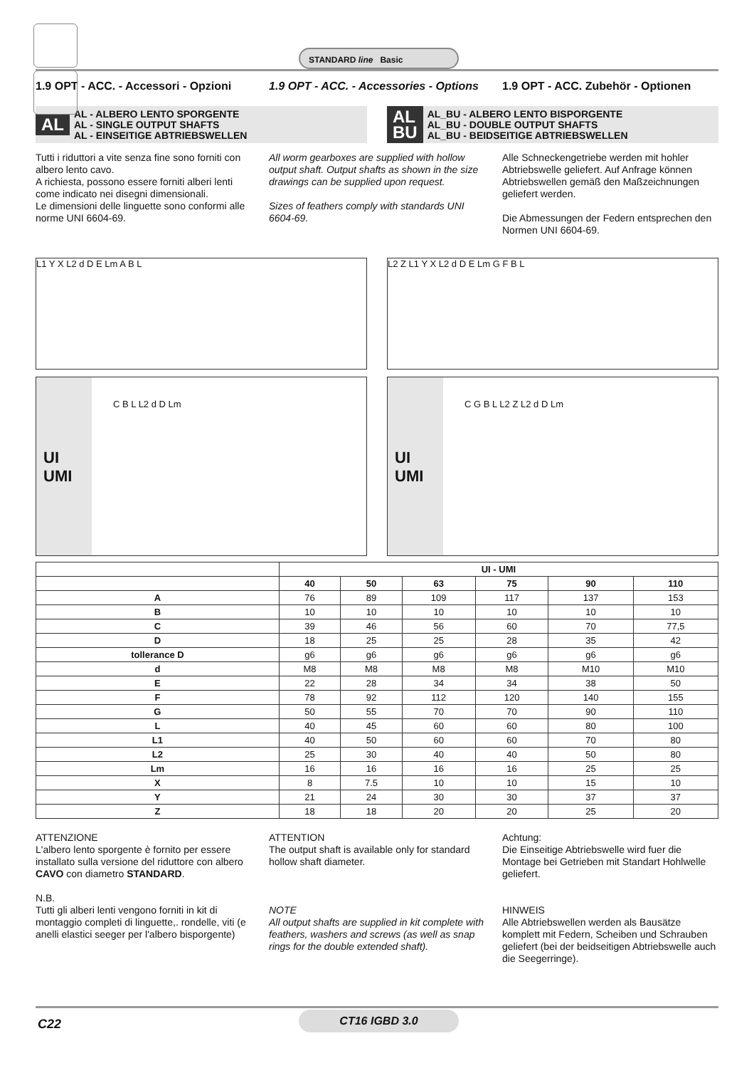STANDARD line Basic
1.9 OPT - ACC. - Accessori - Opzioni
1.9 OPT - ACC. - Accessories - Options
1.9 OPT - ACC. Zubehör - Optionen
AL AL - ALBERO LENTO SPORGENTE
AL - SINGLE OUTPUT SHAFTS
AL - EINSEITIGE ABTRIEBSWELLEN
AL
BU AL_BU - ALBERO LENTO BISPORGENTE
AL_BU - DOUBLE OUTPUT SHAFTS
AL_BU - BEIDSEITIGE ABTRIEBSWELLEN
Tutti i riduttori a vite senza fine sono forniti con albero lento cavo.
A richiesta, possono essere forniti alberi lenti come indicato nei disegni dimensionali.
Le dimensioni delle linguette sono conformi alle norme UNI 6604-69.
All worm gearboxes are supplied with hollow output shaft. Output shafts as shown in the size drawings can be supplied upon request.
Sizes of feathers comply with standards UNI 6604-69.
Alle Schneckengetriebe werden mit hohler Abtriebswelle geliefert. Auf Anfrage können Abtriebswellen gemäß den Maßzeichnungen geliefert werden.
Die Abmessungen der Federn entsprechen den Normen UNI 6604-69.
L1 Y X L2 d D E Lm A B L
L2 Z L1 Y X L2 d D E Lm G F B L
UI
UMI
C B L L2 d D Lm
UI
UMI
C G B L L2 Z L2 d D Lm
| | UI - UMI | | | | | |
| --- | --- | --- | --- | --- | --- | --- |
| | 40 | 50 | 63 | 75 | 90 | 110 |
| A | 76 | 89 | 109 | 117 | 137 | 153 |
| B | 10 | 10 | 10 | 10 | 10 | 10 |
| C | 39 | 46 | 56 | 60 | 70 | 77,5 |
| D | 18 | 25 | 25 | 28 | 35 | 42 |
| tollerance D | g6 | g6 | g6 | g6 | g6 | g6 |
| d | M8 | M8 | M8 | M8 | M10 | M10 |
| E | 22 | 28 | 34 | 34 | 38 | 50 |
| F | 78 | 92 | 112 | 120 | 140 | 155 |
| G | 50 | 55 | 70 | 70 | 90 | 110 |
| L | 40 | 45 | 60 | 60 | 80 | 100 |
| L1 | 40 | 50 | 60 | 60 | 70 | 80 |
| L2 | 25 | 30 | 40 | 40 | 50 | 80 |
| Lm | 16 | 16 | 16 | 16 | 25 | 25 |
| X | 8 | 7.5 | 10 | 10 | 15 | 10 |
| Y | 21 | 24 | 30 | 30 | 37 | 37 |
| Z | 18 | 18 | 20 | 20 | 25 | 20 |
ATTENZIONE
L'albero lento sporgente è fornito per essere installato sulla versione del riduttore con albero CAVO con diametro STANDARD.
N.B.
Tutti gli alberi lenti vengono forniti in kit di montaggio completi di linguette,. rondelle, viti (e anelli elastici seeger per l'albero bisporgente)
ATTENTION
The output shaft is available only for standard hollow shaft diameter.
NOTE
All output shafts are supplied in kit complete with feathers, washers and screws (as well as snap rings for the double extended shaft).
Achtung:
Die Einseitige Abtriebswelle wird fuer die Montage bei Getrieben mit Standart Hohlwelle geliefert.
HINWEIS
Alle Abtriebswellen werden als Bausätze komplett mit Federn, Scheiben und Schrauben geliefert (bei der beidseitigen Abtriebswelle auch die Seegerringe).
C22
CT16 IGBD 3.0